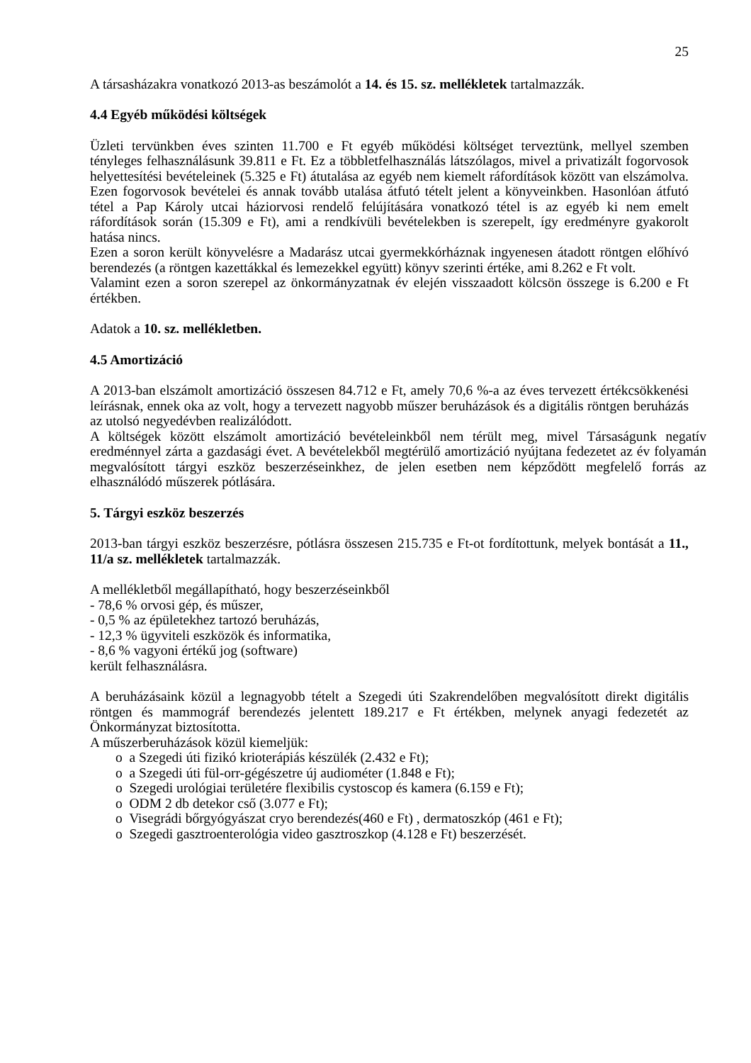25
A társasházakra vonatkozó 2013-as beszámolót a 14. és 15. sz. mellékletek tartalmazzák.
4.4 Egyéb működési költségek
Üzleti tervünkben éves szinten 11.700 e Ft egyéb működési költséget terveztünk, mellyel szemben tényleges felhasználásunk 39.811 e Ft. Ez a többletfelhasználás látszólagos, mivel a privatizált fogorvosok helyettesítési bevételeinek (5.325 e Ft) átutalása az egyéb nem kiemelt ráfordítások között van elszámolva. Ezen fogorvosok bevételei és annak tovább utalása átfutó tételt jelent a könyveinkben. Hasonlóan átfutó tétel a Pap Károly utcai háziorvosi rendelő felújítására vonatkozó tétel is az egyéb ki nem emelt ráfordítások során (15.309 e Ft), ami a rendkívüli bevételekben is szerepelt, így eredményre gyakorolt hatása nincs.
Ezen a soron került könyvelésre a Madarász utcai gyermekkórháznak ingyenesen átadott röntgen előhívó berendezés (a röntgen kazettákkal és lemezekkel együtt) könyv szerinti értéke, ami 8.262 e Ft volt.
Valamint ezen a soron szerepel az önkormányzatnak év elején visszaadott kölcsön összege is 6.200 e Ft értékben.
Adatok a 10. sz. mellékletben.
4.5 Amortizáció
A 2013-ban elszámolt amortizáció összesen 84.712 e Ft, amely 70,6 %-a az éves tervezett értékcsökkenési leírásnak, ennek oka az volt, hogy a tervezett nagyobb műszer beruházások és a digitális röntgen beruházás az utolsó negyedévben realizálódott.
A költségek között elszámolt amortizáció bevételeinkből nem térült meg, mivel Társaságunk negatív eredménnyel zárta a gazdasági évet. A bevételekből megtérülő amortizáció nyújtana fedezetet az év folyamán megvalósított tárgyi eszköz beszerzéseinkhez, de jelen esetben nem képződött megfelelő forrás az elhasználódó műszerek pótlására.
5. Tárgyi eszköz beszerzés
2013-ban tárgyi eszköz beszerzésre, pótlásra összesen 215.735 e Ft-ot fordítottunk, melyek bontását a 11., 11/a sz. mellékletek tartalmazzák.
A mellékletből megállapítható, hogy beszerzéseinkből
- 78,6 % orvosi gép, és műszer,
- 0,5 % az épületekhez tartozó beruházás,
- 12,3 % ügyviteli eszközök és informatika,
- 8,6 % vagyoni értékű jog (software)
került felhasználásra.
A beruházásaink közül a legnagyobb tételt a Szegedi úti Szakrendelőben megvalósított direkt digitális röntgen és mammográf berendezés jelentett 189.217 e Ft értékben, melynek anyagi fedezetét az Önkormányzat biztosította.
A műszerberuházások közül kiemeljük:
o a Szegedi úti fizikó krioterápiás készülék (2.432 e Ft);
o a Szegedi úti fül-orr-gégészetre új audiométer (1.848 e Ft);
o Szegedi urológiai területére flexibilis cystoscop és kamera (6.159 e Ft);
o ODM 2 db detekor cső (3.077 e Ft);
o Visegrádi bőrgyógyászat cryo berendezés(460 e Ft) , dermatoszkóp (461 e Ft);
o Szegedi gasztroenterológia video gasztroszkop (4.128 e Ft) beszerzését.